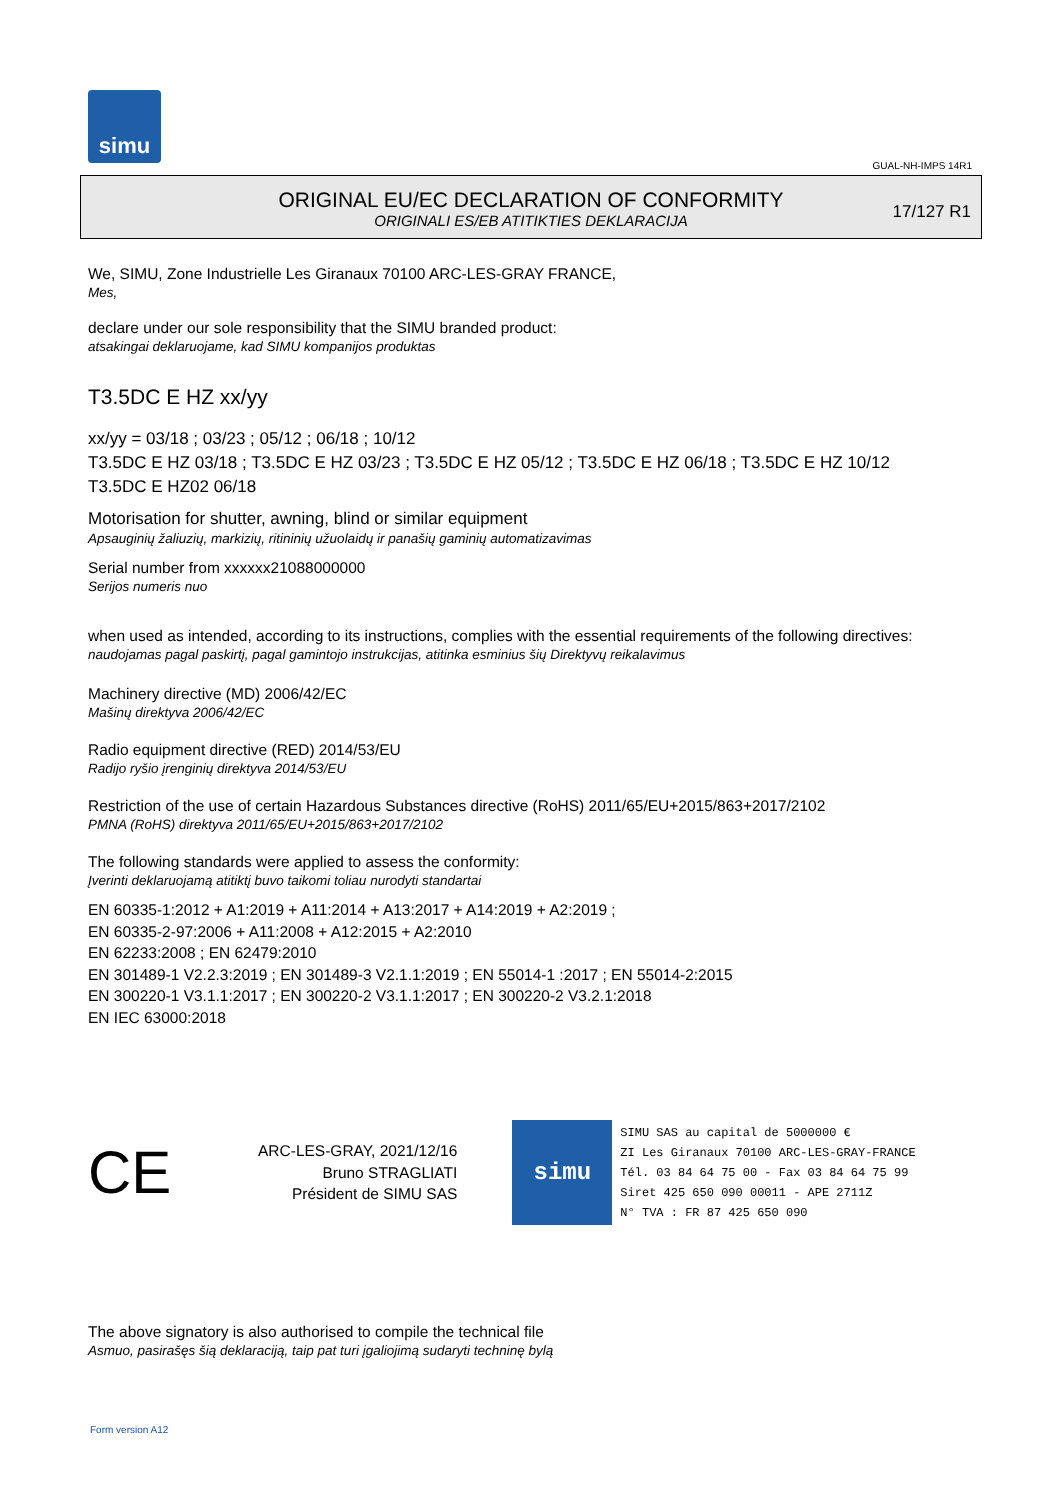simu
GUAL-NH-IMPS 14R1
ORIGINAL EU/EC DECLARATION OF CONFORMITY
ORIGINALI ES/EB ATITIKTIES DEKLARACIJA
17/127 R1
We, SIMU, Zone Industrielle Les Giranaux 70100 ARC-LES-GRAY FRANCE,
Mes,
declare under our sole responsibility that the SIMU branded product:
atsakingai deklaruojame, kad SIMU kompanijos produktas
T3.5DC E HZ xx/yy
xx/yy = 03/18 ; 03/23 ; 05/12 ; 06/18 ; 10/12
T3.5DC E HZ 03/18 ; T3.5DC E HZ 03/23 ; T3.5DC E HZ 05/12 ; T3.5DC E HZ 06/18 ; T3.5DC E HZ 10/12
T3.5DC E HZ02 06/18
Motorisation for shutter, awning, blind or similar equipment
Apsauginių žaliuzių, markizių, ritininių užuolaidų ir panašių gaminių automatizavimas
Serial number from xxxxxx21088000000
Serijos numeris nuo
when used as intended, according to its instructions, complies with the essential requirements of the following directives:
naudojamas pagal paskirtį, pagal gamintojo instrukcijas, atitinka esminius šių Direktyvų reikalavimus
Machinery directive (MD) 2006/42/EC
Mašinų direktyva 2006/42/EC
Radio equipment directive (RED) 2014/53/EU
Radijo ryšio įrenginių direktyva 2014/53/EU
Restriction of the use of certain Hazardous Substances directive (RoHS) 2011/65/EU+2015/863+2017/2102
PMNA (RoHS) direktyva 2011/65/EU+2015/863+2017/2102
The following standards were applied to assess the conformity:
Įverinti deklaruojamą atitiktį buvo taikomi toliau nurodyti standartai
EN 60335-1:2012 + A1:2019 + A11:2014 + A13:2017 + A14:2019 + A2:2019 ;
EN 60335-2-97:2006 + A11:2008 + A12:2015 + A2:2010
EN 62233:2008 ; EN 62479:2010
EN 301489-1 V2.2.3:2019 ; EN 301489-3 V2.1.1:2019 ; EN 55014-1 :2017 ; EN 55014-2:2015
EN 300220-1 V3.1.1:2017 ; EN 300220-2 V3.1.1:2017 ; EN 300220-2 V3.2.1:2018
EN IEC 63000:2018
CE
ARC-LES-GRAY, 2021/12/16
Bruno STRAGLIATI
Président de SIMU SAS
simu
SIMU SAS au capital de 5000000 €
ZI Les Giranaux 70100 ARC-LES-GRAY-FRANCE
Tél. 03 84 64 75 00 - Fax 03 84 64 75 99
Siret 425 650 090 00011 - APE 2711Z
N° TVA : FR 87 425 650 090
The above signatory is also authorised to compile the technical file
Asmuo, pasirašęs šią deklaraciją, taip pat turi įgaliojimą sudaryti techninę bylą
Form version A12